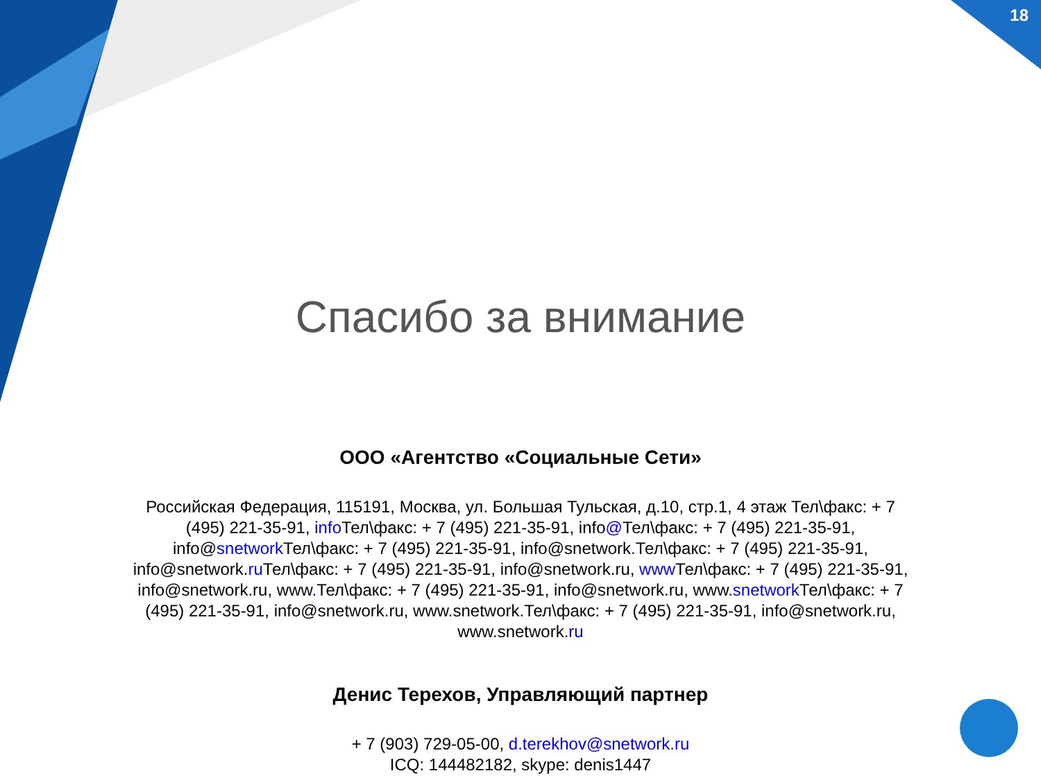18
Спасибо за внимание
ООО «Агентство «Социальные Сети»
Российская Федерация, 115191, Москва, ул. Большая Тульская, д.10, стр.1, 4 этаж Тел\факс: + 7 (495) 221-35-91, info Тел\факс: + 7 (495) 221-35-91, info@Тел\факс: + 7 (495) 221-35-91, info@snetwork Тел\факс: + 7 (495) 221-35-91, info@snetwork. Тел\факс: + 7 (495) 221-35-91, info@snetwork.ru Тел\факс: + 7 (495) 221-35-91, info@snetwork.ru, www Тел\факс: + 7 (495) 221-35-91, info@snetwork.ru, www. Тел\факс: + 7 (495) 221-35-91, info@snetwork.ru, www.snetwork Тел\факс: + 7 (495) 221-35-91, info@snetwork.ru, www.snetwork. Тел\факс: + 7 (495) 221-35-91, info@snetwork.ru, www.snetwork.ru
Денис Терехов, Управляющий партнер
+ 7 (903) 729-05-00, d.terekhov@snetwork.ru
ICQ: 144482182, skype: denis1447